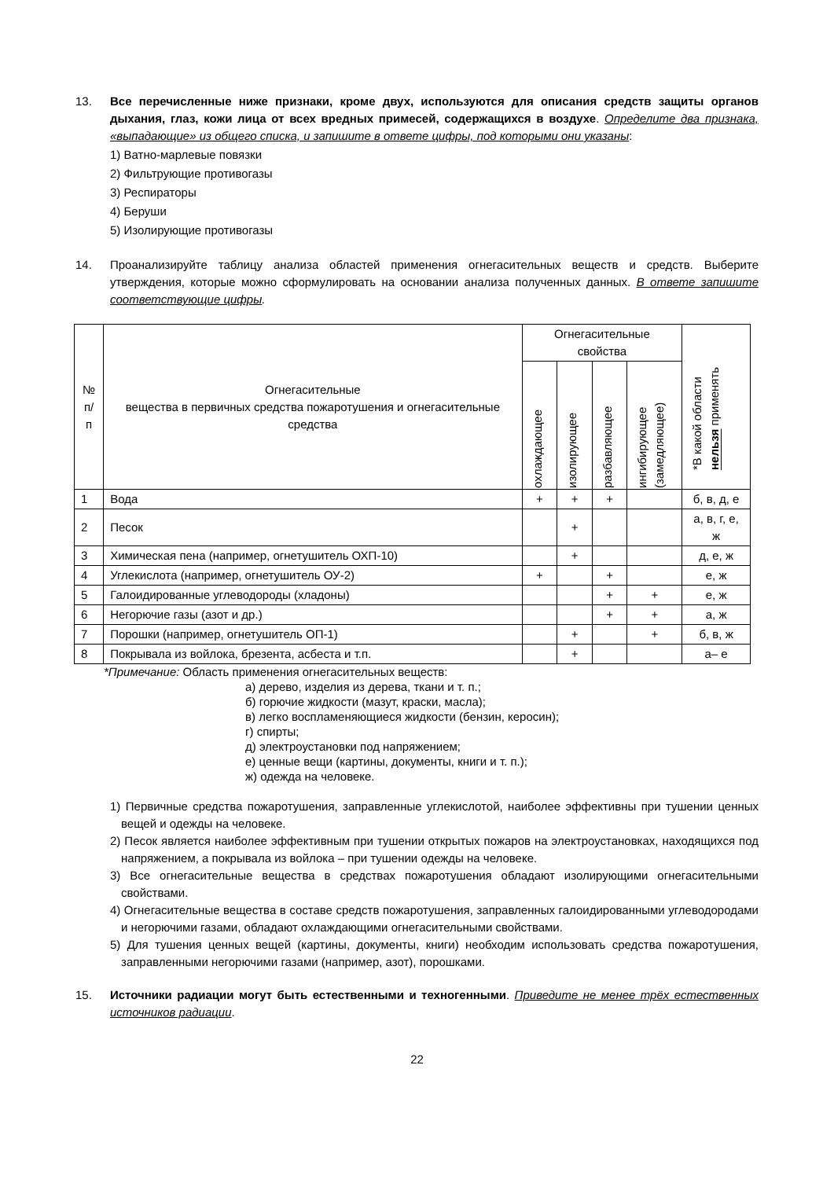13. Все перечисленные ниже признаки, кроме двух, используются для описания средств защиты органов дыхания, глаз, кожи лица от всех вредных примесей, содержащихся в воздухе. Определите два признака, «выпадающие» из общего списка, и запишите в ответе цифры, под которыми они указаны:
1) Ватно-марлевые повязки
2) Фильтрующие противогазы
3) Респираторы
4) Беруши
5) Изолирующие противогазы
14. Проанализируйте таблицу анализа областей применения огнегасительных веществ и средств. Выберите утверждения, которые можно сформулировать на основании анализа полученных данных. В ответе запишите соответствующие цифры.
| № п/п | Огнегасительные вещества в первичных средства пожаротушения и огнегасительные средства | Огнегасительные свойства | | | | *В какой области нельзя применять |
| --- | --- | --- | --- | --- | --- | --- |
| | | охлаждающее | изолирующее | разбавляющее | ингибирующее (замедляющее) | |
| 1 | Вода | + | + | + | | б, в, д, е |
| 2 | Песок | | + | | | а, в, г, е, ж |
| 3 | Химическая пена (например, огнетушитель ОХП-10) | | + | | | д, е, ж |
| 4 | Углекислота (например, огнетушитель ОУ-2) | + | | + | | е, ж |
| 5 | Галоидированные углеводороды (хладоны) | | | + | + | е, ж |
| 6 | Негорючие газы (азот и др.) | | | + | + | а, ж |
| 7 | Порошки (например, огнетушитель ОП-1) | | + | | + | б, в, ж |
| 8 | Покрывала из войлока, брезента, асбеста и т.п. | | + | | | а– е |
*Примечание: Область применения огнегасительных веществ:
а) дерево, изделия из дерева, ткани и т. п.;
б) горючие жидкости (мазут, краски, масла);
в) легко воспламеняющиеся жидкости (бензин, керосин);
г) спирты;
д) электроустановки под напряжением;
е) ценные вещи (картины, документы, книги и т. п.);
ж) одежда на человеке.
1) Первичные средства пожаротушения, заправленные углекислотой, наиболее эффективны при тушении ценных вещей и одежды на человеке.
2) Песок является наиболее эффективным при тушении открытых пожаров на электроустановках, находящихся под напряжением, а покрывала из войлока – при тушении одежды на человеке.
3) Все огнегасительные вещества в средствах пожаротушения обладают изолирующими огнегасительными свойствами.
4) Огнегасительные вещества в составе средств пожаротушения, заправленных галоидированными углеводородами и негорючими газами, обладают охлаждающими огнегасительными свойствами.
5) Для тушения ценных вещей (картины, документы, книги) необходим использовать средства пожаротушения, заправленными негорючими газами (например, азот), порошками.
15. Источники радиации могут быть естественными и техногенными. Приведите не менее трёх естественных источников радиации.
22